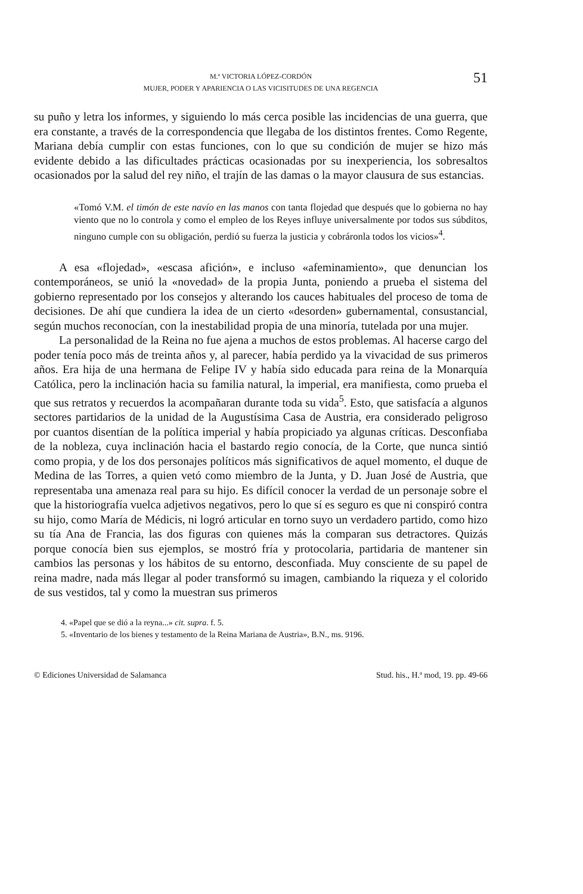M.ª VICTORIA LÓPEZ-CORDÓN
MUJER, PODER Y APARIENCIA O LAS VICISITUDES DE UNA REGENCIA
51
su puño y letra los informes, y siguiendo lo más cerca posible las incidencias de una guerra, que era constante, a través de la correspondencia que llegaba de los distintos frentes. Como Regente, Mariana debía cumplir con estas funciones, con lo que su condición de mujer se hizo más evidente debido a las dificultades prácticas ocasionadas por su inexperiencia, los sobresaltos ocasionados por la salud del rey niño, el trajín de las damas o la mayor clausura de sus estancias.
«Tomó V.M. el timón de este navío en las manos con tanta flojedad que después que lo gobierna no hay viento que no lo controla y como el empleo de los Reyes influye universalmente por todos sus súbditos, ninguno cumple con su obligación, perdió su fuerza la justicia y cobráronla todos los vicios»<sup>4</sup>.
A esa «flojedad», «escasa afición», e incluso «afeminamiento», que denuncian los contemporáneos, se unió la «novedad» de la propia Junta, poniendo a prueba el sistema del gobierno representado por los consejos y alterando los cauces habituales del proceso de toma de decisiones. De ahí que cundiera la idea de un cierto «desorden» gubernamental, consustancial, según muchos reconocían, con la inestabilidad propia de una minoría, tutelada por una mujer.
La personalidad de la Reina no fue ajena a muchos de estos problemas. Al hacerse cargo del poder tenía poco más de treinta años y, al parecer, había perdido ya la vivacidad de sus primeros años. Era hija de una hermana de Felipe IV y había sido educada para reina de la Monarquía Católica, pero la inclinación hacia su familia natural, la imperial, era manifiesta, como prueba el que sus retratos y recuerdos la acompañaran durante toda su vida<sup>5</sup>. Esto, que satisfacía a algunos sectores partidarios de la unidad de la Augustísima Casa de Austria, era considerado peligroso por cuantos disentían de la política imperial y había propiciado ya algunas críticas. Desconfiaba de la nobleza, cuya inclinación hacia el bastardo regio conocía, de la Corte, que nunca sintió como propia, y de los dos personajes políticos más significativos de aquel momento, el duque de Medina de las Torres, a quien vetó como miembro de la Junta, y D. Juan José de Austria, que representaba una amenaza real para su hijo. Es difícil conocer la verdad de un personaje sobre el que la historiografía vuelca adjetivos negativos, pero lo que sí es seguro es que ni conspiró contra su hijo, como María de Médicis, ni logró articular en torno suyo un verdadero partido, como hizo su tía Ana de Francia, las dos figuras con quienes más la comparan sus detractores. Quizás porque conocía bien sus ejemplos, se mostró fría y protocolaria, partidaria de mantener sin cambios las personas y los hábitos de su entorno, desconfiada. Muy consciente de su papel de reina madre, nada más llegar al poder transformó su imagen, cambiando la riqueza y el colorido de sus vestidos, tal y como la muestran sus primeros
4. «Papel que se dió a la reyna...» cit. supra. f. 5.
5. «Inventario de los bienes y testamento de la Reina Mariana de Austria», B.N., ms. 9196.
© Ediciones Universidad de Salamanca Stud. his., H.ª mod, 19. pp. 49-66